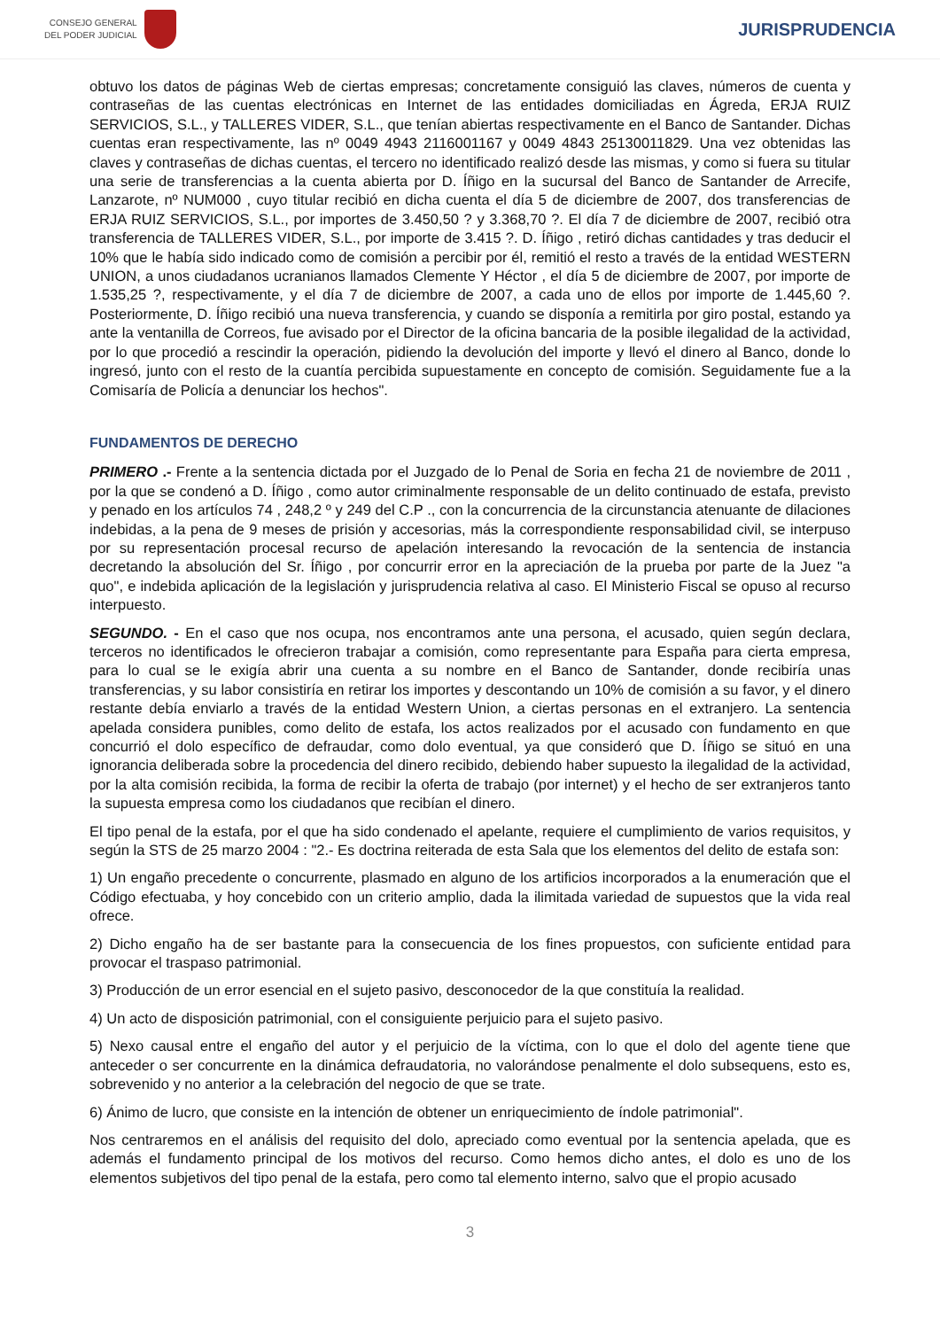CONSEJO GENERAL
DEL PODER JUDICIAL
JURISPRUDENCIA
obtuvo los datos de páginas Web de ciertas empresas; concretamente consiguió las claves, números de cuenta y contraseñas de las cuentas electrónicas en Internet de las entidades domiciliadas en Ágreda, ERJA RUIZ SERVICIOS, S.L., y TALLERES VIDER, S.L., que tenían abiertas respectivamente en el Banco de Santander. Dichas cuentas eran respectivamente, las nº 0049 4943 2116001167 y 0049 4843 25130011829. Una vez obtenidas las claves y contraseñas de dichas cuentas, el tercero no identificado realizó desde las mismas, y como si fuera su titular una serie de transferencias a la cuenta abierta por D. Íñigo en la sucursal del Banco de Santander de Arrecife, Lanzarote, nº NUM000 , cuyo titular recibió en dicha cuenta el día 5 de diciembre de 2007, dos transferencias de ERJA RUIZ SERVICIOS, S.L., por importes de 3.450,50 ? y 3.368,70 ?. El día 7 de diciembre de 2007, recibió otra transferencia de TALLERES VIDER, S.L., por importe de 3.415 ?. D. Íñigo , retiró dichas cantidades y tras deducir el 10% que le había sido indicado como de comisión a percibir por él, remitió el resto a través de la entidad WESTERN UNION, a unos ciudadanos ucranianos llamados Clemente Y Héctor , el día 5 de diciembre de 2007, por importe de 1.535,25 ?, respectivamente, y el día 7 de diciembre de 2007, a cada uno de ellos por importe de 1.445,60 ?. Posteriormente, D. Íñigo recibió una nueva transferencia, y cuando se disponía a remitirla por giro postal, estando ya ante la ventanilla de Correos, fue avisado por el Director de la oficina bancaria de la posible ilegalidad de la actividad, por lo que procedió a rescindir la operación, pidiendo la devolución del importe y llevó el dinero al Banco, donde lo ingresó, junto con el resto de la cuantía percibida supuestamente en concepto de comisión. Seguidamente fue a la Comisaría de Policía a denunciar los hechos".
FUNDAMENTOS DE DERECHO
PRIMERO .- Frente a la sentencia dictada por el Juzgado de lo Penal de Soria en fecha 21 de noviembre de 2011 , por la que se condenó a D. Íñigo , como autor criminalmente responsable de un delito continuado de estafa, previsto y penado en los artículos 74 , 248,2 º y 249 del C.P ., con la concurrencia de la circunstancia atenuante de dilaciones indebidas, a la pena de 9 meses de prisión y accesorias, más la correspondiente responsabilidad civil, se interpuso por su representación procesal recurso de apelación interesando la revocación de la sentencia de instancia decretando la absolución del Sr. Íñigo , por concurrir error en la apreciación de la prueba por parte de la Juez "a quo", e indebida aplicación de la legislación y jurisprudencia relativa al caso. El Ministerio Fiscal se opuso al recurso interpuesto.
SEGUNDO. - En el caso que nos ocupa, nos encontramos ante una persona, el acusado, quien según declara, terceros no identificados le ofrecieron trabajar a comisión, como representante para España para cierta empresa, para lo cual se le exigía abrir una cuenta a su nombre en el Banco de Santander, donde recibiría unas transferencias, y su labor consistiría en retirar los importes y descontando un 10% de comisión a su favor, y el dinero restante debía enviarlo a través de la entidad Western Union, a ciertas personas en el extranjero. La sentencia apelada considera punibles, como delito de estafa, los actos realizados por el acusado con fundamento en que concurrió el dolo específico de defraudar, como dolo eventual, ya que consideró que D. Íñigo se situó en una ignorancia deliberada sobre la procedencia del dinero recibido, debiendo haber supuesto la ilegalidad de la actividad, por la alta comisión recibida, la forma de recibir la oferta de trabajo (por internet) y el hecho de ser extranjeros tanto la supuesta empresa como los ciudadanos que recibían el dinero.
El tipo penal de la estafa, por el que ha sido condenado el apelante, requiere el cumplimiento de varios requisitos, y según la STS de 25 marzo 2004 : "2.- Es doctrina reiterada de esta Sala que los elementos del delito de estafa son:
1) Un engaño precedente o concurrente, plasmado en alguno de los artificios incorporados a la enumeración que el Código efectuaba, y hoy concebido con un criterio amplio, dada la ilimitada variedad de supuestos que la vida real ofrece.
2) Dicho engaño ha de ser bastante para la consecuencia de los fines propuestos, con suficiente entidad para provocar el traspaso patrimonial.
3) Producción de un error esencial en el sujeto pasivo, desconocedor de la que constituía la realidad.
4) Un acto de disposición patrimonial, con el consiguiente perjuicio para el sujeto pasivo.
5) Nexo causal entre el engaño del autor y el perjuicio de la víctima, con lo que el dolo del agente tiene que anteceder o ser concurrente en la dinámica defraudatoria, no valorándose penalmente el dolo subsequens, esto es, sobrevenido y no anterior a la celebración del negocio de que se trate.
6) Ánimo de lucro, que consiste en la intención de obtener un enriquecimiento de índole patrimonial".
Nos centraremos en el análisis del requisito del dolo, apreciado como eventual por la sentencia apelada, que es además el fundamento principal de los motivos del recurso. Como hemos dicho antes, el dolo es uno de los elementos subjetivos del tipo penal de la estafa, pero como tal elemento interno, salvo que el propio acusado
3